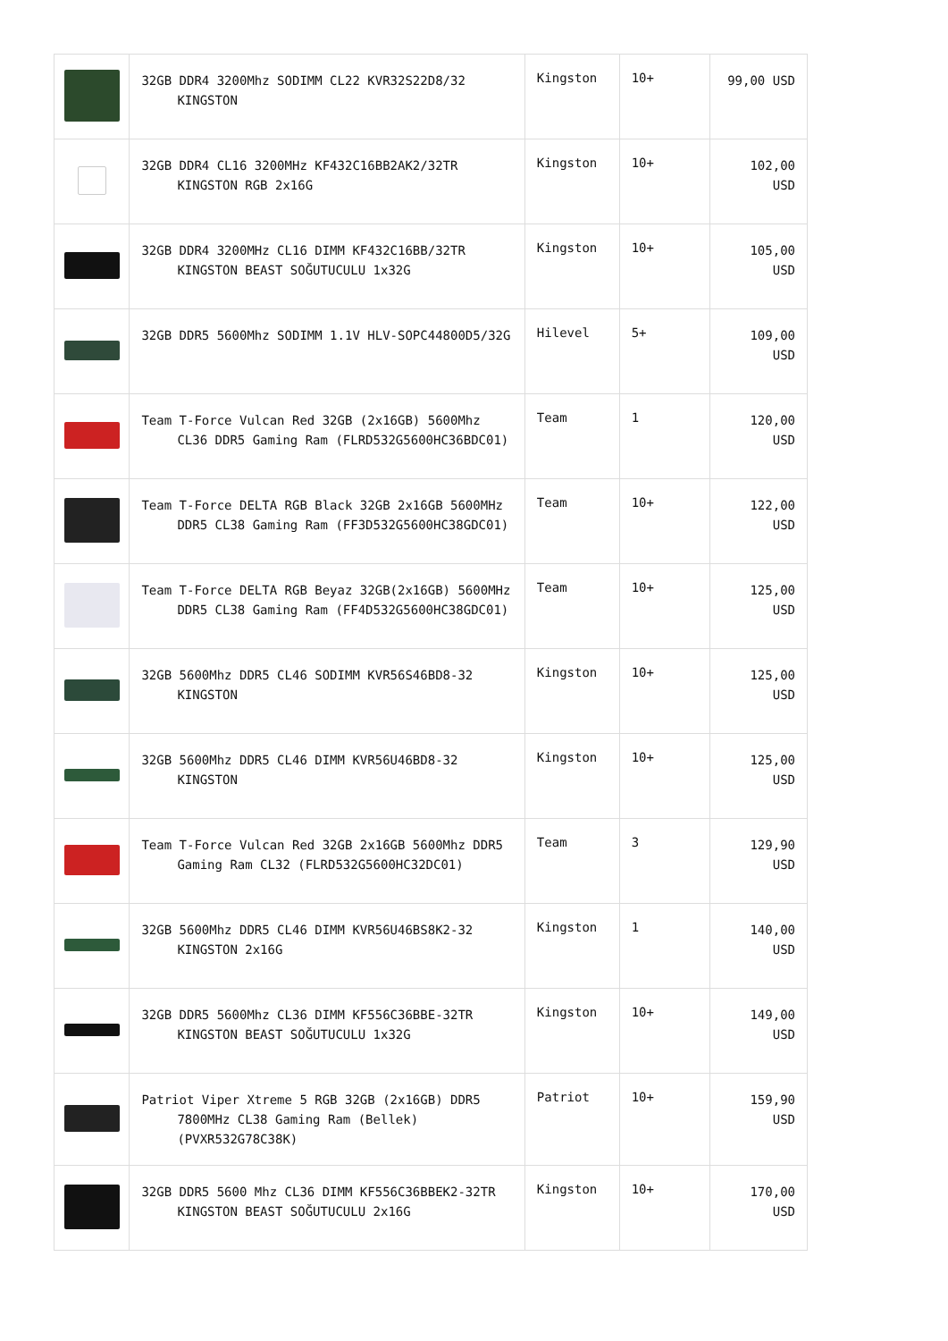| | 32GB DDR4 3200Mhz SODIMM CL22 KVR32S22D8/32 KINGSTON | Kingston | 10+ | 99,00 USD |
| | 32GB DDR4 CL16 3200MHz KF432C16BB2AK2/32TR KINGSTON RGB 2x16G | Kingston | 10+ | 102,00 USD |
| | 32GB DDR4 3200MHz CL16 DIMM KF432C16BB/32TR KINGSTON BEAST SOĞUTUCULU 1x32G | Kingston | 10+ | 105,00 USD |
| | 32GB DDR5 5600Mhz SODIMM 1.1V HLV-SOPC44800D5/32G | Hilevel | 5+ | 109,00 USD |
| | Team T-Force Vulcan Red 32GB (2x16GB) 5600Mhz CL36 DDR5 Gaming Ram (FLRD532G5600HC36BDC01) | Team | 1 | 120,00 USD |
| | Team T-Force DELTA RGB Black 32GB 2x16GB 5600MHz DDR5 CL38 Gaming Ram (FF3D532G5600HC38GDC01) | Team | 10+ | 122,00 USD |
| | Team T-Force DELTA RGB Beyaz 32GB(2x16GB) 5600MHz DDR5 CL38 Gaming Ram (FF4D532G5600HC38GDC01) | Team | 10+ | 125,00 USD |
| | 32GB 5600Mhz DDR5 CL46 SODIMM KVR56S46BD8-32 KINGSTON | Kingston | 10+ | 125,00 USD |
| | 32GB 5600Mhz DDR5 CL46 DIMM KVR56U46BD8-32 KINGSTON | Kingston | 10+ | 125,00 USD |
| | Team T-Force Vulcan Red 32GB 2x16GB 5600Mhz DDR5 Gaming Ram CL32 (FLRD532G5600HC32DC01) | Team | 3 | 129,90 USD |
| | 32GB 5600Mhz DDR5 CL46 DIMM KVR56U46BS8K2-32 KINGSTON 2x16G | Kingston | 1 | 140,00 USD |
| | 32GB DDR5 5600Mhz CL36 DIMM KF556C36BBE-32TR KINGSTON BEAST SOĞUTUCULU 1x32G | Kingston | 10+ | 149,00 USD |
| | Patriot Viper Xtreme 5 RGB 32GB (2x16GB) DDR5 7800MHz CL38 Gaming Ram (Bellek) (PVXR532G78C38K) | Patriot | 10+ | 159,90 USD |
| | 32GB DDR5 5600 Mhz CL36 DIMM KF556C36BBEK2-32TR KINGSTON BEAST SOĞUTUCULU 2x16G | Kingston | 10+ | 170,00 USD |